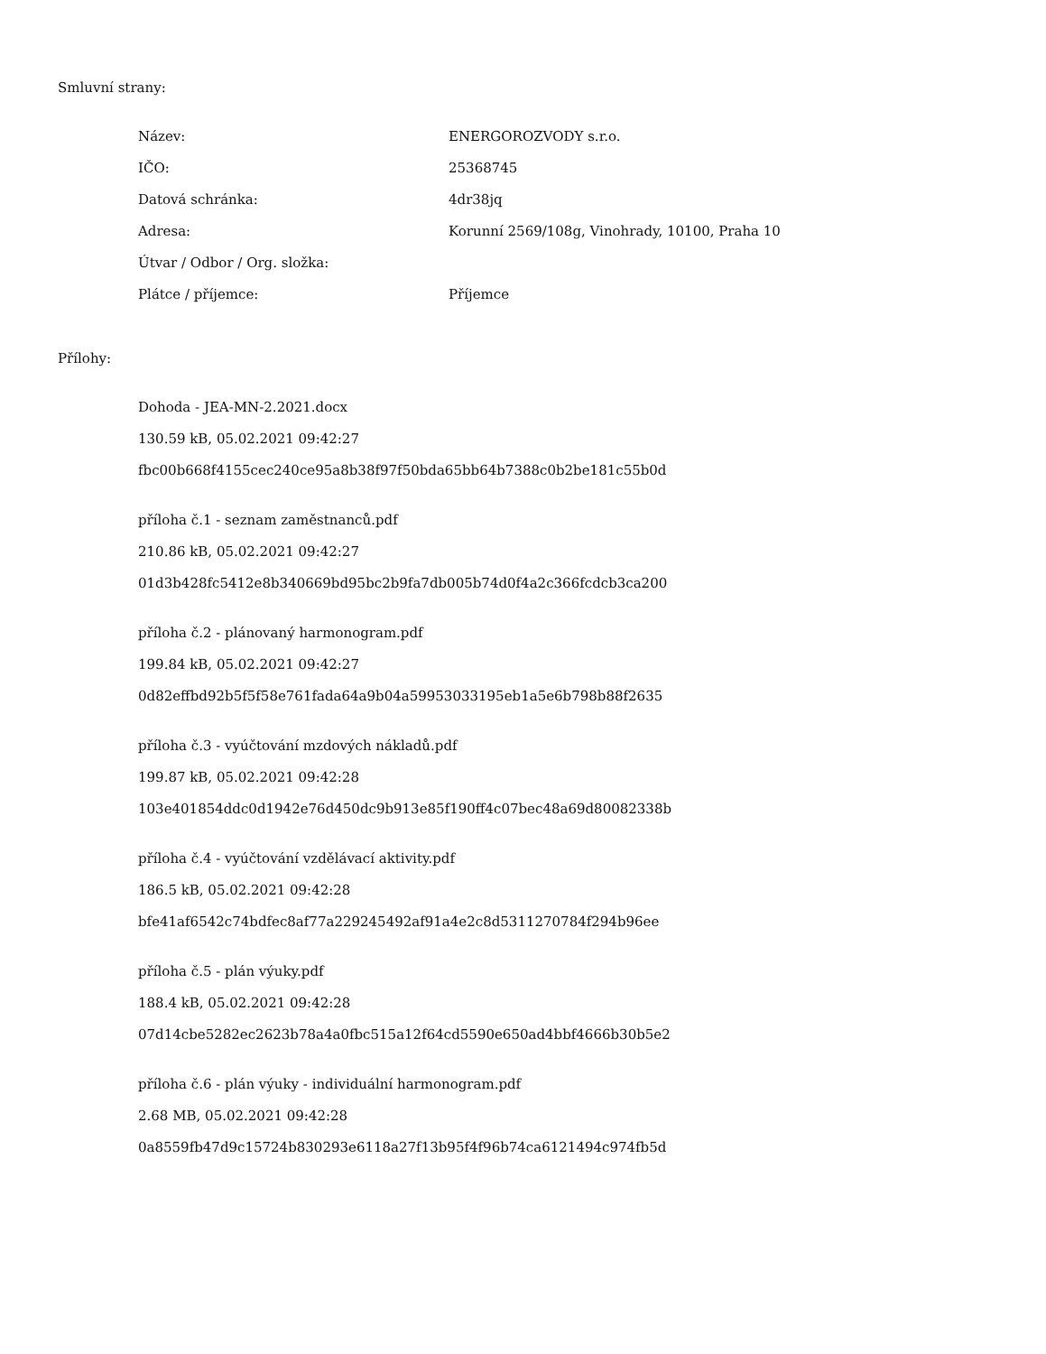Smluvní strany:
| Název: | ENERGOROZVODY s.r.o. |
| IČO: | 25368745 |
| Datová schránka: | 4dr38jq |
| Adresa: | Korunní 2569/108g, Vinohrady, 10100, Praha 10 |
| Útvar / Odbor / Org. složka: | |
| Plátce / příjemce: | Příjemce |
Přílohy:
Dohoda - JEA-MN-2.2021.docx
130.59 kB, 05.02.2021 09:42:27
fbc00b668f4155cec240ce95a8b38f97f50bda65bb64b7388c0b2be181c55b0d
příloha č.1 - seznam zaměstnanců.pdf
210.86 kB, 05.02.2021 09:42:27
01d3b428fc5412e8b340669bd95bc2b9fa7db005b74d0f4a2c366fcdcb3ca200
příloha č.2 - plánovaný harmonogram.pdf
199.84 kB, 05.02.2021 09:42:27
0d82effbd92b5f5f58e761fada64a9b04a59953033195eb1a5e6b798b88f2635
příloha č.3 - vyúčtování mzdových nákladů.pdf
199.87 kB, 05.02.2021 09:42:28
103e401854ddc0d1942e76d450dc9b913e85f190ff4c07bec48a69d80082338b
příloha č.4 - vyúčtování vzdělávací aktivity.pdf
186.5 kB, 05.02.2021 09:42:28
bfe41af6542c74bdfec8af77a229245492af91a4e2c8d5311270784f294b96ee
příloha č.5 - plán výuky.pdf
188.4 kB, 05.02.2021 09:42:28
07d14cbe5282ec2623b78a4a0fbc515a12f64cd5590e650ad4bbf4666b30b5e2
příloha č.6 - plán výuky - individuální harmonogram.pdf
2.68 MB, 05.02.2021 09:42:28
0a8559fb47d9c15724b830293e6118a27f13b95f4f96b74ca6121494c974fb5d